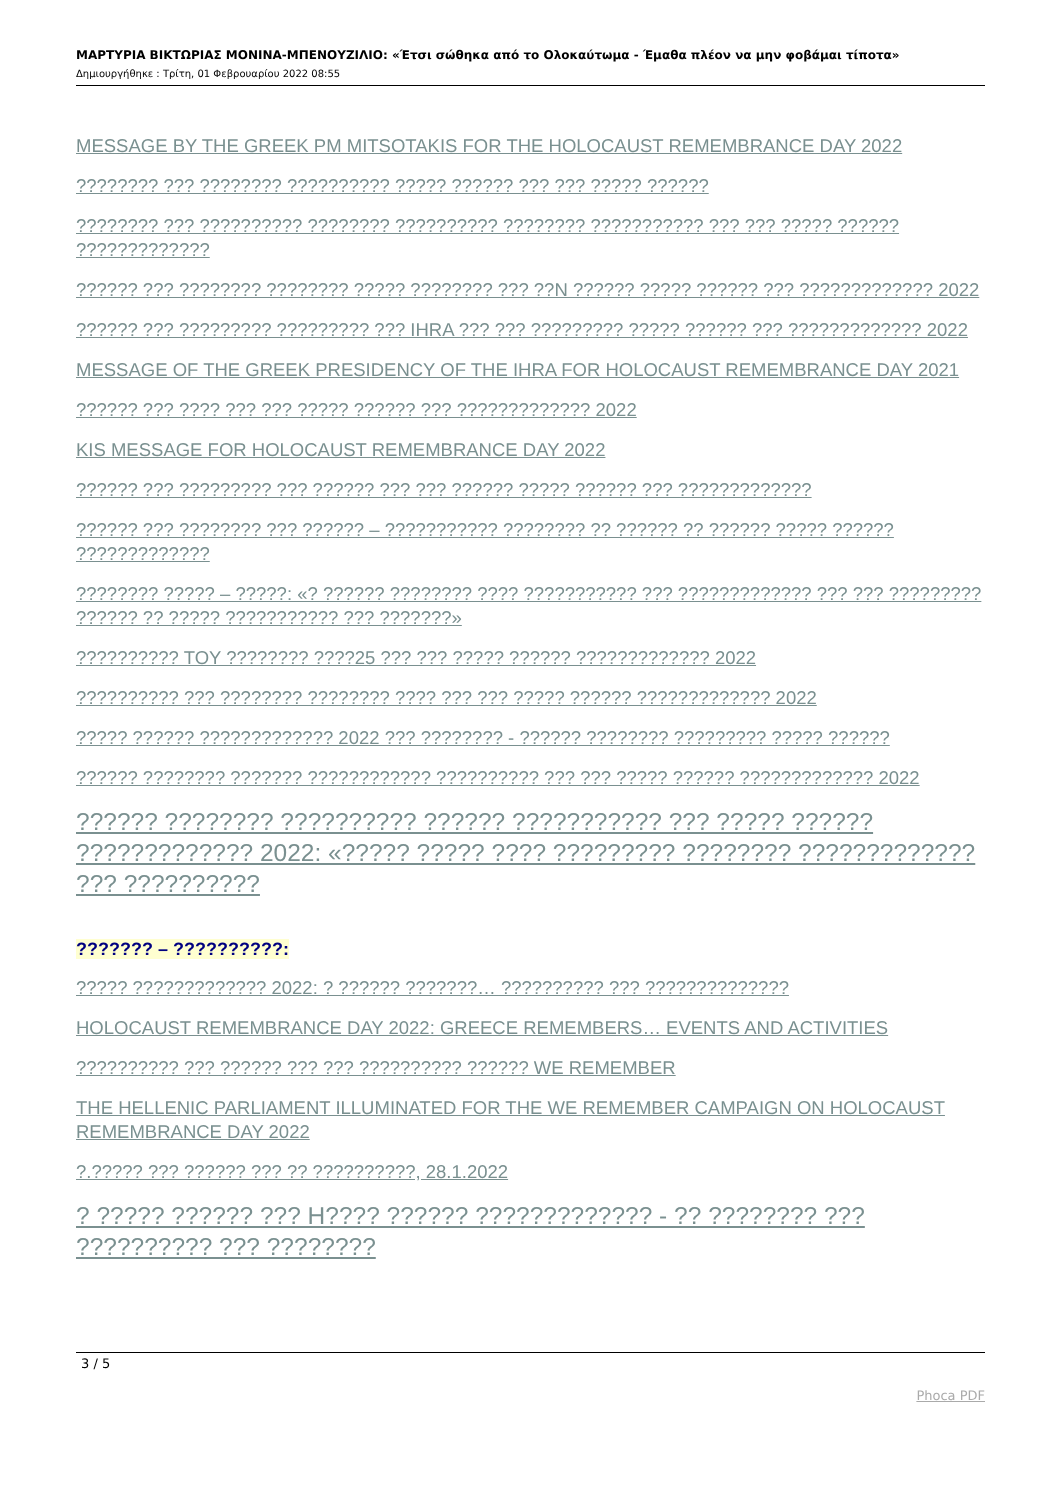ΜΑΡΤΥΡΙΑ ΒΙΚΤΩΡΙΑΣ ΜΟΝΙΝΑ-ΜΠΕΝΟΥΖΙΛΙΟ: «Έτσι σώθηκα από το Ολοκαύτωμα - Έμαθα πλέον να μην φοβάμαι τίποτα»
Δημιουργήθηκε : Τρίτη, 01 Φεβρουαρίου 2022 08:55
MESSAGE BY THE GREEK PM MITSOTAKIS FOR THE HOLOCAUST REMEMBRANCE DAY 2022
???????? ??? ???????? ?????????? ????? ?????? ??? ??? ????? ??????
???????? ??? ?????????? ???????? ?????????? ???????? ??????????? ??? ??? ????? ?????? ?????????????
?????? ??? ???????? ???????? ????? ???????? ??? ??N ?????? ????? ?????? ??? ????????????? 2022
?????? ??? ????????? ????????? ??? IHRA ??? ??? ????????? ????? ?????? ??? ????????????? 2022
MESSAGE OF THE GREEK PRESIDENCY OF THE IHRA FOR HOLOCAUST REMEMBRANCE DAY 2021
?????? ??? ???? ??? ??? ????? ?????? ??? ????????????? 2022
KIS MESSAGE FOR HOLOCAUST REMEMBRANCE DAY 2022
?????? ??? ????????? ??? ?????? ??? ??? ?????? ????? ?????? ??? ?????????????
?????? ??? ???????? ??? ?????? – ??????????? ???????? ?? ?????? ?? ?????? ????? ?????? ?????????????
???????? ????? – ?????: «? ?????? ???????? ???? ??????????? ??? ????????????? ??? ??? ????????? ?????? ?? ????? ??????????? ??? ???????»
?????????? TOY ???????? ????25 ??? ??? ????? ?????? ????????????? 2022
?????????? ??? ???????? ???????? ???? ??? ??? ????? ?????? ????????????? 2022
????? ?????? ????????????? 2022 ??? ???????? - ?????? ???????? ????????? ????? ??????
?????? ???????? ??????? ???????????? ?????????? ??? ??? ????? ?????? ????????????? 2022
?????? ???????? ?????????? ?????? ??????????? ??? ????? ?????? ????????????? 2022: «????? ????? ???? ????????? ???????? ????????????? ??? ??????????
??????? – ??????????:
????? ????????????? 2022: ? ?????? ???????… ?????????? ??? ??????????????
HOLOCAUST REMEMBRANCE DAY 2022: GREECE REMEMBERS… EVENTS AND ACTIVITIES
?????????? ??? ?????? ??? ??? ?????????? ?????? WE REMEMBER
THE HELLENIC PARLIAMENT ILLUMINATED FOR THE WE REMEMBER CAMPAIGN ON HOLOCAUST REMEMBRANCE DAY 2022
?.????? ??? ?????? ??? ?? ??????????, 28.1.2022
? ????? ?????? ??? H???? ?????? ????????????? - ?? ???????? ??? ?????????? ??? ????????
3 / 5
Phoca PDF